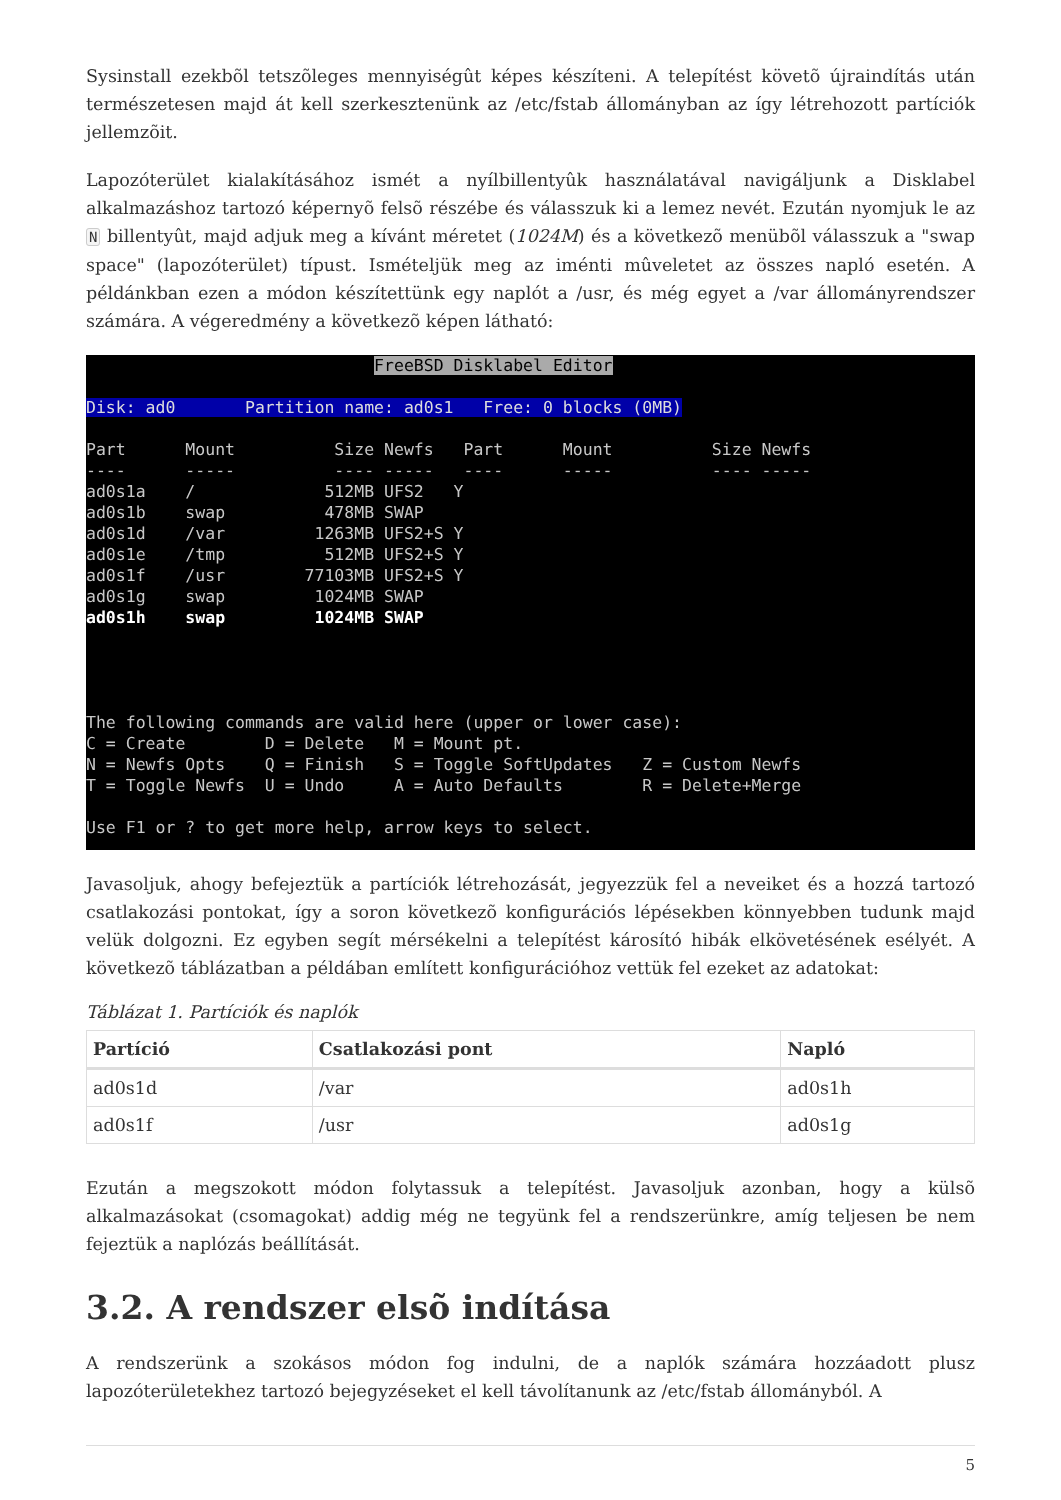Sysinstall ezekbõl tetszõleges mennyiségût képes készíteni. A telepítést követõ újraindítás után természetesen majd át kell szerkesztenünk az /etc/fstab állományban az így létrehozott partíciók jellemzõit.
Lapozóterület kialakításához ismét a nyílbillentyûk használatával navigáljunk a Disklabel alkalmazáshoz tartozó képernyõ felsõ részébe és válasszuk ki a lemez nevét. Ezután nyomjuk le az N billentyût, majd adjuk meg a kívánt méretet (1024M) és a következõ menübõl válasszuk a "swap space" (lapozóterület) típust. Ismételjük meg az iménti mûveletet az összes napló esetén. A példánkban ezen a módon készítettünk egy naplót a /usr, és még egyet a /var állományrendszer számára. A végeredmény a következõ képen látható:
FreeBSD Disklabel Editor Disk: ad0 Partition name: ad0s1 Free: 0 blocks (0MB) Part Mount Size Newfs Part Mount Size Newfs ---- ----- ---- ----- ---- ----- ---- ----- ad0s1a / 512MB UFS2 Y ad0s1b swap 478MB SWAP ad0s1d /var 1263MB UFS2+S Y ad0s1e /tmp 512MB UFS2+S Y ad0s1f /usr 77103MB UFS2+S Y ad0s1g swap 1024MB SWAP ad0s1h swap 1024MB SWAP The following commands are valid here (upper or lower case): C = Create D = Delete M = Mount pt. N = Newfs Opts Q = Finish S = Toggle SoftUpdates Z = Custom Newfs T = Toggle Newfs U = Undo A = Auto Defaults R = Delete+Merge Use F1 or ? to get more help, arrow keys to select.
Javasoljuk, ahogy befejeztük a partíciók létrehozását, jegyezzük fel a neveiket és a hozzá tartozó csatlakozási pontokat, így a soron következõ konfigurációs lépésekben könnyebben tudunk majd velük dolgozni. Ez egyben segít mérsékelni a telepítést károsító hibák elkövetésének esélyét. A következõ táblázatban a példában említett konfigurációhoz vettük fel ezeket az adatokat:
Táblázat 1. Partíciók és naplók
| Partíció | Csatlakozási pont | Napló |
| --- | --- | --- |
| ad0s1d | /var | ad0s1h |
| ad0s1f | /usr | ad0s1g |
Ezután a megszokott módon folytassuk a telepítést. Javasoljuk azonban, hogy a külsõ alkalmazásokat (csomagokat) addig még ne tegyünk fel a rendszerünkre, amíg teljesen be nem fejeztük a naplózás beállítását.
3.2. A rendszer elsõ indítása
A rendszerünk a szokásos módon fog indulni, de a naplók számára hozzáadott plusz lapozóterületekhez tartozó bejegyzéseket el kell távolítanunk az /etc/fstab állományból. A
5